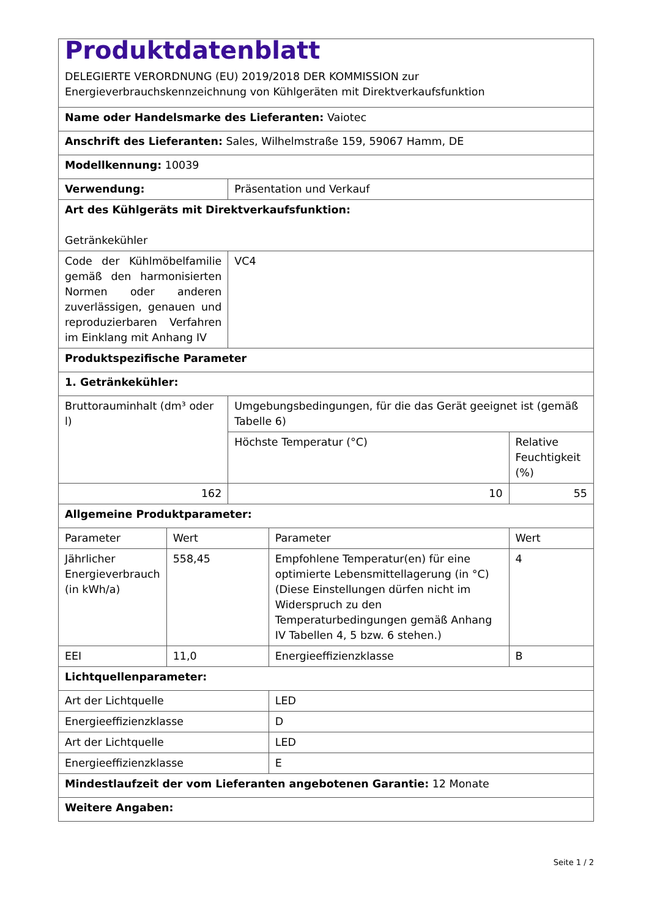| Produktdatenblatt DELEGIERTE VERORDNUNG (EU) 2019/2018 DER KOMMISSION zur Energieverbrauchskennzeichnung von Kühlgeräten mit Direktverkaufsfunktion | | | | | |
| Name oder Handelsmarke des Lieferanten: Vaiotec | | | | | |
| Anschrift des Lieferanten: Sales, Wilhelmstraße 159, 59067 Hamm, DE | | | | | |
| Modellkennung: 10039 | | | | | |
| Verwendung: | | Präsentation und Verkauf | | | |
| Art des Kühlgeräts mit Direktverkaufsfunktion: Getränkekühler | | | | | |
| Code der Kühlmöbelfamilie gemäß den harmonisierten Normen oder anderen zuverlässigen, genauen und reproduzierbaren Verfahren im Einklang mit Anhang IV | | VC4 | | | |
| Produktspezifische Parameter | | | | | |
| 1. Getränkekühler: | | | | | |
| Bruttorauminhalt (dm³ oder l) | | Umgebungsbedingungen, für die das Gerät geeignet ist (gemäß Tabelle 6) | | | |
| | | Höchste Temperatur (°C) | | Relative Feuchtigkeit (%) | |
| 162 | | 10 | | 55 | |
| Allgemeine Produktparameter: | | | | | |
| Parameter | Wert | | Parameter | | Wert |
| Jährlicher Energieverbrauch (in kWh/a) | 558,45 | | Empfohlene Temperatur(en) für eine optimierte Lebensmittellagerung (in °C) (Diese Einstellungen dürfen nicht im Widerspruch zu den Temperaturbedingungen gemäß Anhang IV Tabellen 4, 5 bzw. 6 stehen.) | | 4 |
| EEI | 11,0 | | Energieeffizienzklasse | | B |
| Lichtquellenparameter: | | | | | |
| Art der Lichtquelle | | | LED | | |
| Energieeffizienzklasse | | | D | | |
| Art der Lichtquelle | | | LED | | |
| Energieeffizienzklasse | | | E | | |
| Mindestlaufzeit der vom Lieferanten angebotenen Garantie: 12 Monate | | | | | |
| Weitere Angaben: | | | | | |
Seite 1 / 2